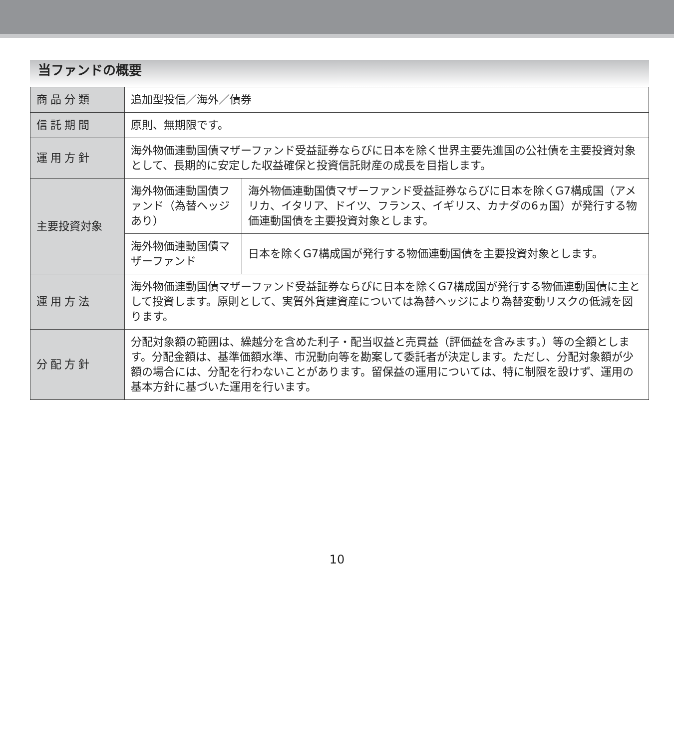当ファンドの概要
| 商品分類 | 追加型投信／海外／債券 | |
| 信託期間 | 原則、無期限です。 | |
| 運用方針 | 海外物価連動国債マザーファンド受益証券ならびに日本を除く世界主要先進国の公社債を主要投資対象として、長期的に安定した収益確保と投資信託財産の成長を目指します。 | |
| 主要投資対象 | 海外物価連動国債ファンド（為替ヘッジあり） | 海外物価連動国債マザーファンド受益証券ならびに日本を除くG7構成国（アメリカ、イタリア、ドイツ、フランス、イギリス、カナダの6ヵ国）が発行する物価連動国債を主要投資対象とします。 |
| | 海外物価連動国債マザーファンド | 日本を除くG7構成国が発行する物価連動国債を主要投資対象とします。 |
| 運用方法 | 海外物価連動国債マザーファンド受益証券ならびに日本を除くG7構成国が発行する物価連動国債に主として投資します。原則として、実質外貨建資産については為替ヘッジにより為替変動リスクの低減を図ります。 | |
| 分配方針 | 分配対象額の範囲は、繰越分を含めた利子・配当収益と売買益（評価益を含みます。）等の全額とします。分配金額は、基準価額水準、市況動向等を勘案して委託者が決定します。ただし、分配対象額が少額の場合には、分配を行わないことがあります。留保益の運用については、特に制限を設けず、運用の基本方針に基づいた運用を行います。 | |
10